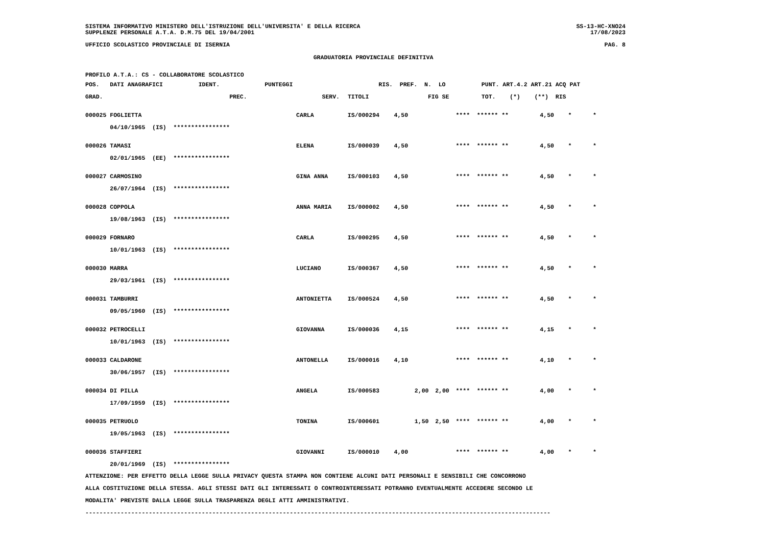SISTEMA INFORMATIVO MINISTERO DELL'ISTRUZIONE DELL'UNIVERSITA' E DELLA RICERCA SS-13-HC-XNO24
SUPPLENZE PERSONALE A.T.A. D.M.75 DEL 19/04/2001 17/08/2023
UFFICIO SCOLASTICO PROVINCIALE DI ISERNIA PAG. 8
GRADUATORIA PROVINCIALE DEFINITIVA
PROFILO A.T.A.: CS - COLLABORATORE SCOLASTICO
| POS. DATI ANAGRAFICI | | IDENT. | PUNTEGGI | | | RIS. PREF. N. LO | PUNT. ART.4.2 ART.21 ACQ PAT |
| --- | --- | --- | --- | --- | --- | --- | --- |
| GRAD. | | | PREC. | SERV. | TITOLI | FIG SE | TOT. (*) (**) RIS |
| 000025 FOGLIETTA | CARLA | IS/000294 | 4,50 | | | **** ****** ** | 4,50 * * |
| 04/10/1965 (IS) **************** | | | | | | | |
| 000026 TAMASI | ELENA | IS/000039 | 4,50 | | | **** ****** ** | 4,50 * * |
| 02/01/1965 (EE) **************** | | | | | | | |
| 000027 CARMOSINO | GINA ANNA | IS/000103 | 4,50 | | | **** ****** ** | 4,50 * * |
| 26/07/1964 (IS) **************** | | | | | | | |
| 000028 COPPOLA | ANNA MARIA | IS/000002 | 4,50 | | | **** ****** ** | 4,50 * * |
| 19/08/1963 (IS) **************** | | | | | | | |
| 000029 FORNARO | CARLA | IS/000295 | 4,50 | | | **** ****** ** | 4,50 * * |
| 10/01/1963 (IS) **************** | | | | | | | |
| 000030 MARRA | LUCIANO | IS/000367 | 4,50 | | | **** ****** ** | 4,50 * * |
| 29/03/1961 (IS) **************** | | | | | | | |
| 000031 TAMBURRI | ANTONIETTA | IS/000524 | 4,50 | | | **** ****** ** | 4,50 * * |
| 09/05/1960 (IS) **************** | | | | | | | |
| 000032 PETROCELLI | GIOVANNA | IS/000036 | 4,15 | | | **** ****** ** | 4,15 * * |
| 10/01/1963 (IS) **************** | | | | | | | |
| 000033 CALDARONE | ANTONELLA | IS/000016 | 4,10 | | | **** ****** ** | 4,10 * * |
| 30/06/1957 (IS) **************** | | | | | | | |
| 000034 DI PILLA | ANGELA | IS/000583 | | 2,00 | 2,00 | **** ****** ** | 4,00 * * |
| 17/09/1959 (IS) **************** | | | | | | | |
| 000035 PETRUOLO | TONINA | IS/000601 | | 1,50 | 2,50 | **** ****** ** | 4,00 * * |
| 19/05/1963 (IS) **************** | | | | | | | |
| 000036 STAFFIERI | GIOVANNI | IS/000010 | 4,00 | | | **** ****** ** | 4,00 * * |
| 20/01/1969 (IS) **************** | | | | | | | |
ATTENZIONE: PER EFFETTO DELLA LEGGE SULLA PRIVACY QUESTA STAMPA NON CONTIENE ALCUNI DATI PERSONALI E SENSIBILI CHE CONCORRONO
ALLA COSTITUZIONE DELLA STESSA. AGLI STESSI DATI GLI INTERESSATI O CONTROINTERESSATI POTRANNO EVENTUALMENTE ACCEDERE SECONDO LE
MODALITA' PREVISTE DALLA LEGGE SULLA TRASPARENZA DEGLI ATTI AMMINISTRATIVI.
------------------------------------------------------------------------------------------------------------------------------------